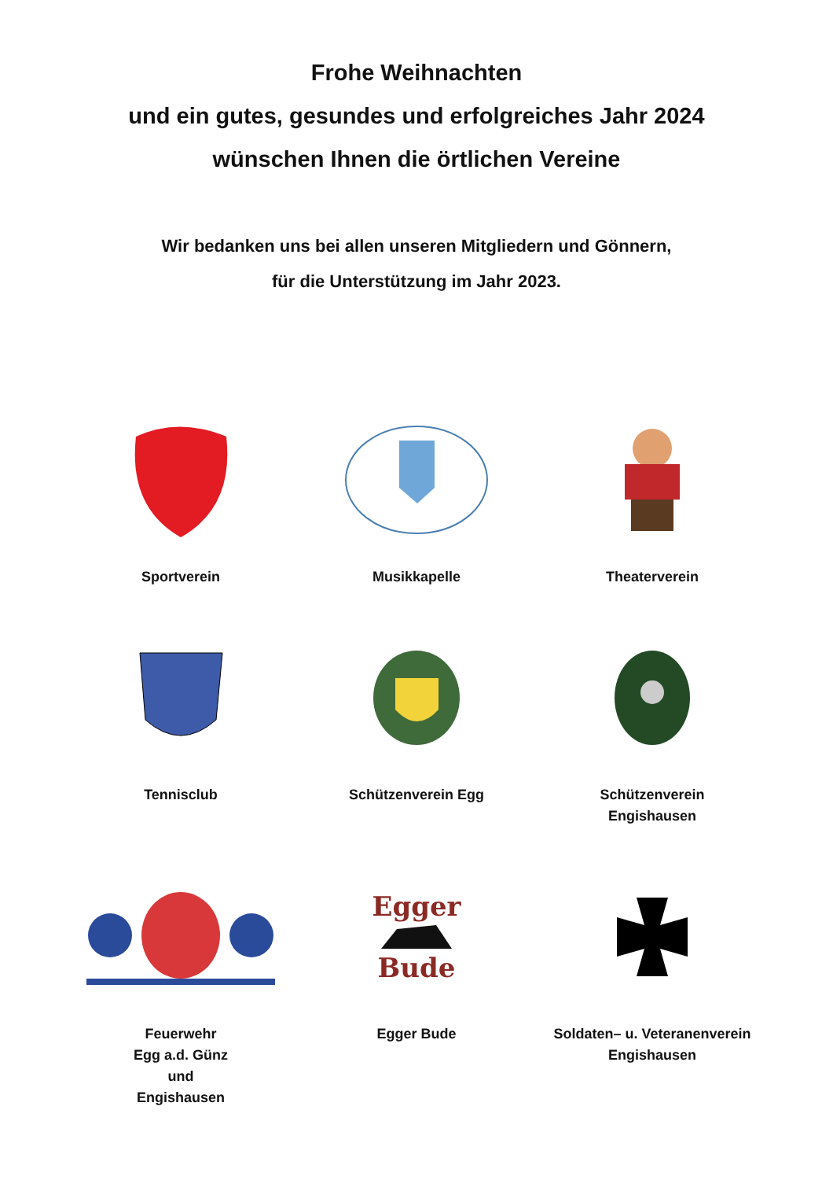Frohe Weihnachten
und ein gutes, gesundes und erfolgreiches Jahr 2024
wünschen Ihnen die örtlichen Vereine
Wir bedanken uns bei allen unseren Mitgliedern und Gönnern,
für die Unterstützung im Jahr 2023.
Sportverein
Musikkapelle
Theaterverein
Tennisclub
Schützenverein Egg
Schützenverein
Engishausen
Feuerwehr
Egg a.d. Günz
und
Engishausen
EggerBude
Egger Bude
Soldaten– u. Veteranenverein
Engishausen